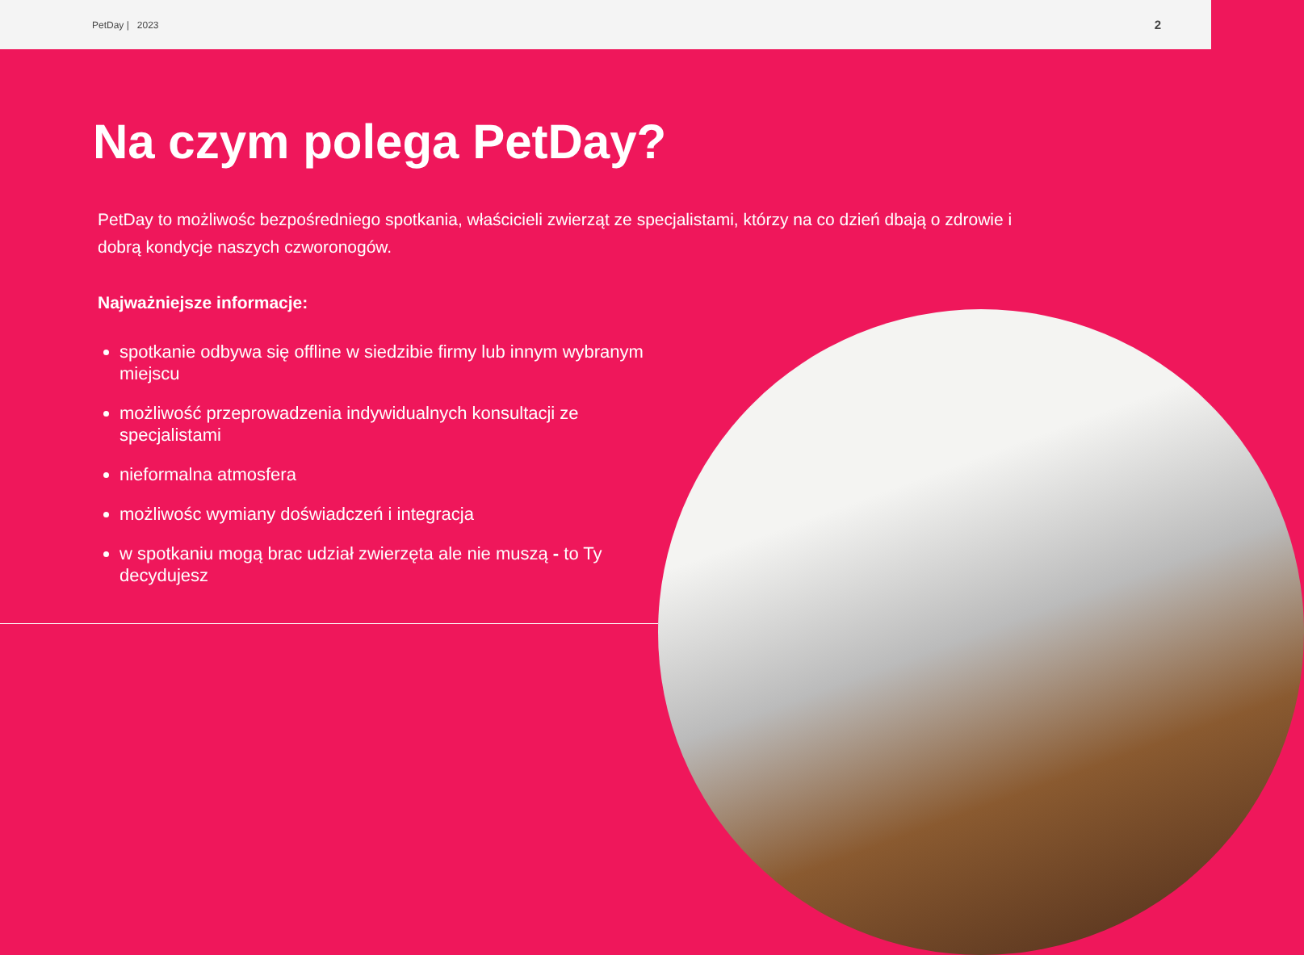PetDay | 2023 2
Na czym polega PetDay?
PetDay to możliwośc bezpośredniego spotkania, właścicieli zwierząt ze specjalistami, którzy na co dzień dbają o zdrowie i dobrą kondycje naszych czworonogów.
Najważniejsze informacje:
spotkanie odbywa się offline w siedzibie firmy lub innym wybranym miejscu
możliwość przeprowadzenia indywidualnych konsultacji ze specjalistami
nieformalna atmosfera
możliwośc wymiany doświadczeń i integracja
w spotkaniu mogą brac udział zwierzęta ale nie muszą - to Ty decydujesz